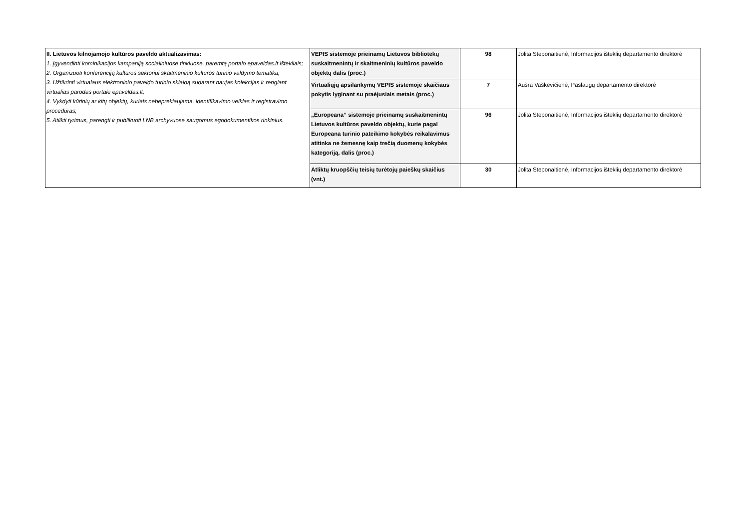| II. Lietuvos kilnojamojo kultūros paveldo aktualizavimas: 1. Įgyvendinti kominikacijos kampaniją socialiniuose tinkluose, paremtą portalo epaveldas.lt ištekliais; 2. Organizuoti konferenciją kultūros sektoriui skaitmeninio kultūros turinio valdymo tematika; 3. Užtikrinti virtualaus elektroninio paveldo turinio sklaidą sudarant naujas kolekcijas ir rengiant virtualias parodas portale epaveldas.lt; 4. Vykdyti kūrinių ar kitų objektų, kuriais nebeprekiaujama, identifikavimo veiklas ir registravimo procedūras; 5. Atlikti tyrimus, parengti ir publikuoti LNB archyvuose saugomus egodokumentikos rinkinius. | VEPIS sistemoje prieinamų Lietuvos bibliotekų suskaitmenintų ir skaitmeninių kultūros paveldo objektų dalis (proc.) | 98 | Jolita Steponaitienė, Informacijos išteklių departamento direktorė |
| | Virtualiųjų apsilankymų VEPIS sistemoje skaičiaus pokytis lyginant su praėjusiais metais (proc.) | 7 | Aušra Vaškevičienė, Paslaugų departamento direktorė |
| | „Europeana“ sistemoje prieinamų suskaitmenintų Lietuvos kultūros paveldo objektų, kurie pagal Europeana turinio pateikimo kokybės reikalavimus atitinka ne žemesnę kaip trečią duomenų kokybės kategoriją, dalis (proc.) | 96 | Jolita Steponaitienė, Informacijos išteklių departamento direktorė |
| | Atliktų kruopščių teisių turėtojų paieškų skaičius (vnt.) | 30 | Jolita Steponaitienė, Informacijos išteklių departamento direktorė |